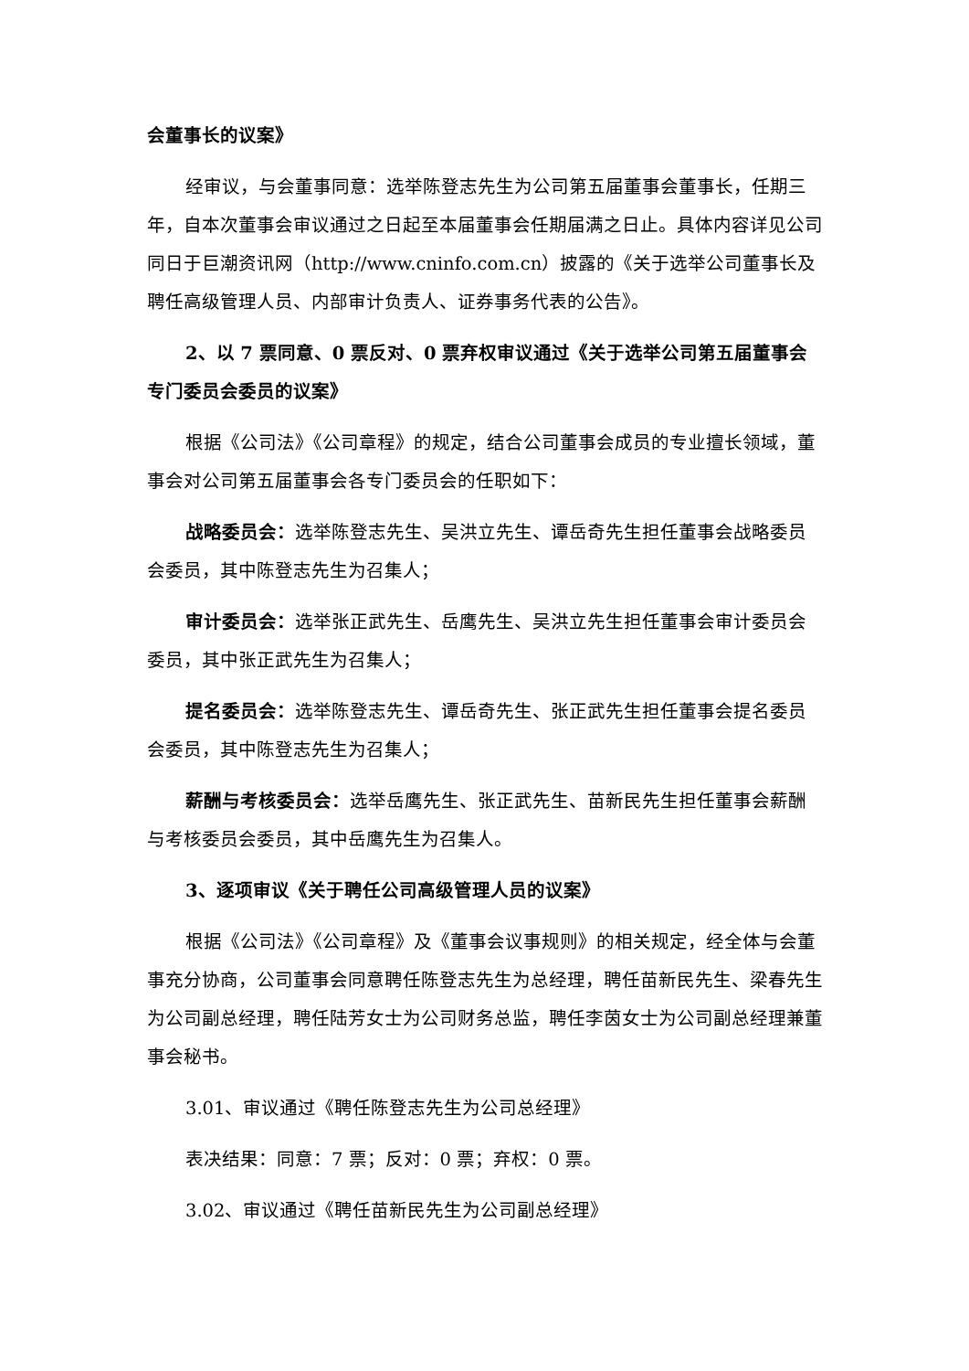会董事长的议案》
经审议，与会董事同意：选举陈登志先生为公司第五届董事会董事长，任期三年，自本次董事会审议通过之日起至本届董事会任期届满之日止。具体内容详见公司同日于巨潮资讯网（http://www.cninfo.com.cn）披露的《关于选举公司董事长及聘任高级管理人员、内部审计负责人、证券事务代表的公告》。
2、以 7 票同意、0 票反对、0 票弃权审议通过《关于选举公司第五届董事会专门委员会委员的议案》
根据《公司法》《公司章程》的规定，结合公司董事会成员的专业擅长领域，董事会对公司第五届董事会各专门委员会的任职如下：
战略委员会：选举陈登志先生、吴洪立先生、谭岳奇先生担任董事会战略委员会委员，其中陈登志先生为召集人；
审计委员会：选举张正武先生、岳鹰先生、吴洪立先生担任董事会审计委员会委员，其中张正武先生为召集人；
提名委员会：选举陈登志先生、谭岳奇先生、张正武先生担任董事会提名委员会委员，其中陈登志先生为召集人；
薪酬与考核委员会：选举岳鹰先生、张正武先生、苗新民先生担任董事会薪酬与考核委员会委员，其中岳鹰先生为召集人。
3、逐项审议《关于聘任公司高级管理人员的议案》
根据《公司法》《公司章程》及《董事会议事规则》的相关规定，经全体与会董事充分协商，公司董事会同意聘任陈登志先生为总经理，聘任苗新民先生、梁春先生为公司副总经理，聘任陆芳女士为公司财务总监，聘任李茵女士为公司副总经理兼董事会秘书。
3.01、审议通过《聘任陈登志先生为公司总经理》
表决结果：同意：7 票；反对：0 票；弃权：0 票。
3.02、审议通过《聘任苗新民先生为公司副总经理》